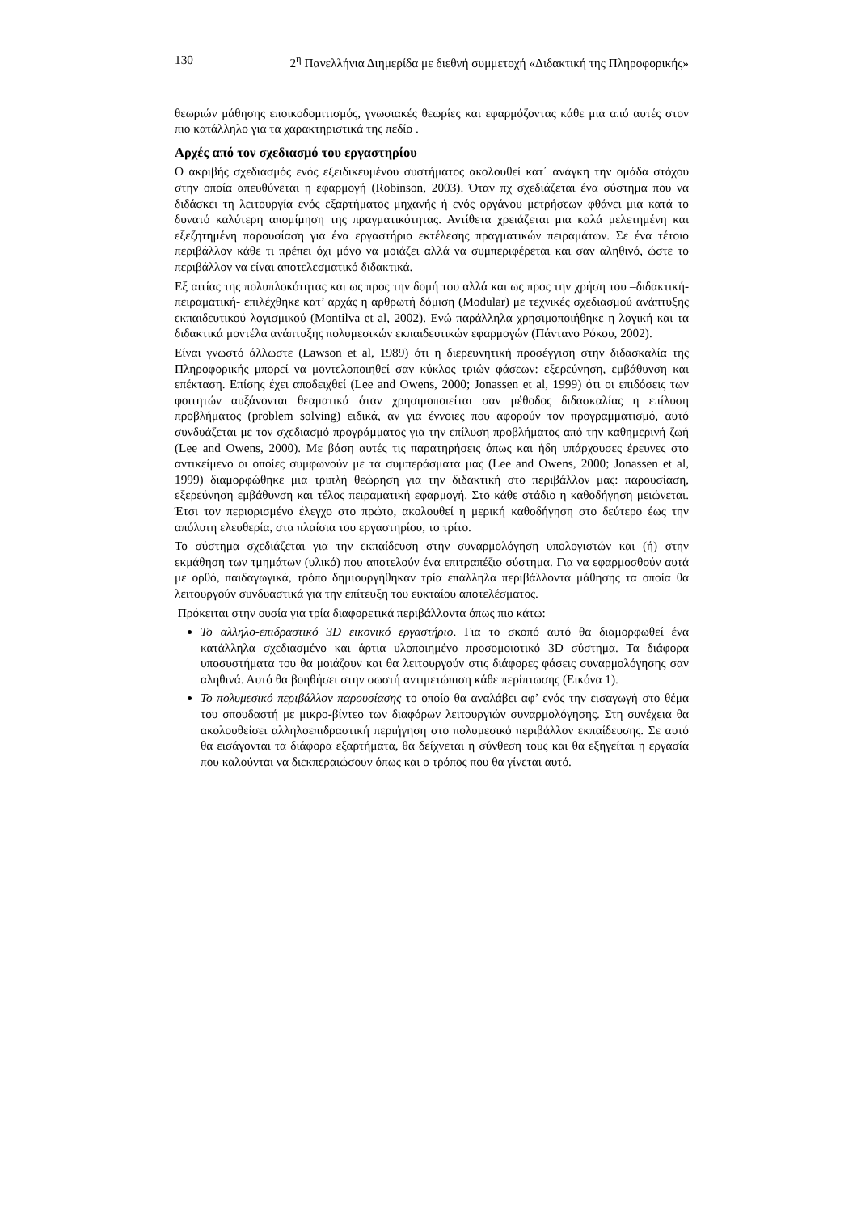130 2<sup>η</sup> Πανελλήνια Διημερίδα με διεθνή συμμετοχή «Διδακτική της Πληροφορικής»
θεωριών μάθησης εποικοδομιτισμός, γνωσιακές θεωρίες και εφαρμόζοντας κάθε μια από αυτές στον πιο κατάλληλο για τα χαρακτηριστικά της πεδίο .
Αρχές από τον σχεδιασμό του εργαστηρίου
Ο ακριβής σχεδιασμός ενός εξειδικευμένου συστήματος ακολουθεί κατ΄ ανάγκη την ομάδα στόχου στην οποία απευθύνεται η εφαρμογή (Robinson, 2003). Όταν πχ σχεδιάζεται ένα σύστημα που να διδάσκει τη λειτουργία ενός εξαρτήματος μηχανής ή ενός οργάνου μετρήσεων φθάνει μια κατά το δυνατό καλύτερη απομίμηση της πραγματικότητας. Αντίθετα χρειάζεται μια καλά μελετημένη και εξεζητημένη παρουσίαση για ένα εργαστήριο εκτέλεσης πραγματικών πειραμάτων. Σε ένα τέτοιο περιβάλλον κάθε τι πρέπει όχι μόνο να μοιάζει αλλά να συμπεριφέρεται και σαν αληθινό, ώστε το περιβάλλον να είναι αποτελεσματικό διδακτικά.
Εξ αιτίας της πολυπλοκότητας και ως προς την δομή του αλλά και ως προς την χρήση του –διδακτική-πειραματική- επιλέχθηκε κατ’ αρχάς η αρθρωτή δόμιση (Modular) με τεχνικές σχεδιασμού ανάπτυξης εκπαιδευτικού λογισμικού (Montilva et al, 2002). Ενώ παράλληλα χρησιμοποιήθηκε η λογική και τα διδακτικά μοντέλα ανάπτυξης πολυμεσικών εκπαιδευτικών εφαρμογών (Πάντανο Ρόκου, 2002).
Είναι γνωστό άλλωστε (Lawson et al, 1989) ότι η διερευνητική προσέγγιση στην διδασκαλία της Πληροφορικής μπορεί να μοντελοποιηθεί σαν κύκλος τριών φάσεων: εξερεύνηση, εμβάθυνση και επέκταση. Επίσης έχει αποδειχθεί (Lee and Owens, 2000; Jonassen et al, 1999) ότι οι επιδόσεις των φοιτητών αυξάνονται θεαματικά όταν χρησιμοποιείται σαν μέθοδος διδασκαλίας η επίλυση προβλήματος (problem solving) ειδικά, αν για έννοιες που αφορούν τον προγραμματισμό, αυτό συνδυάζεται με τον σχεδιασμό προγράμματος για την επίλυση προβλήματος από την καθημερινή ζωή (Lee and Owens, 2000). Με βάση αυτές τις παρατηρήσεις όπως και ήδη υπάρχουσες έρευνες στο αντικείμενο οι οποίες συμφωνούν με τα συμπεράσματα μας (Lee and Owens, 2000; Jonassen et al, 1999) διαμορφώθηκε μια τριπλή θεώρηση για την διδακτική στο περιβάλλον μας: παρουσίαση, εξερεύνηση εμβάθυνση και τέλος πειραματική εφαρμογή. Στο κάθε στάδιο η καθοδήγηση μειώνεται. Έτσι τον περιορισμένο έλεγχο στο πρώτο, ακολουθεί η μερική καθοδήγηση στο δεύτερο έως την απόλυτη ελευθερία, στα πλαίσια του εργαστηρίου, το τρίτο.
Το σύστημα σχεδιάζεται για την εκπαίδευση στην συναρμολόγηση υπολογιστών και (ή) στην εκμάθηση των τμημάτων (υλικό) που αποτελούν ένα επιτραπέζιο σύστημα. Για να εφαρμοσθούν αυτά με ορθό, παιδαγωγικά, τρόπο δημιουργήθηκαν τρία επάλληλα περιβάλλοντα μάθησης τα οποία θα λειτουργούν συνδυαστικά για την επίτευξη του ευκταίου αποτελέσματος.
Πρόκειται στην ουσία για τρία διαφορετικά περιβάλλοντα όπως πιο κάτω:
Το αλληλο-επιδραστικό 3D εικονικό εργαστήριο. Για το σκοπό αυτό θα διαμορφωθεί ένα κατάλληλα σχεδιασμένο και άρτια υλοποιημένο προσομοιοτικό 3D σύστημα. Τα διάφορα υποσυστήματα του θα μοιάζουν και θα λειτουργούν στις διάφορες φάσεις συναρμολόγησης σαν αληθινά. Αυτό θα βοηθήσει στην σωστή αντιμετώπιση κάθε περίπτωσης (Εικόνα 1).
Το πολυμεσικό περιβάλλον παρουσίασης το οποίο θα αναλάβει αφ’ ενός την εισαγωγή στο θέμα του σπουδαστή με μικρο-βίντεο των διαφόρων λειτουργιών συναρμολόγησης. Στη συνέχεια θα ακολουθείσει αλληλοεπιδραστική περιήγηση στο πολυμεσικό περιβάλλον εκπαίδευσης. Σε αυτό θα εισάγονται τα διάφορα εξαρτήματα, θα δείχνεται η σύνθεση τους και θα εξηγείται η εργασία που καλούνται να διεκπεραιώσουν όπως και ο τρόπος που θα γίνεται αυτό.